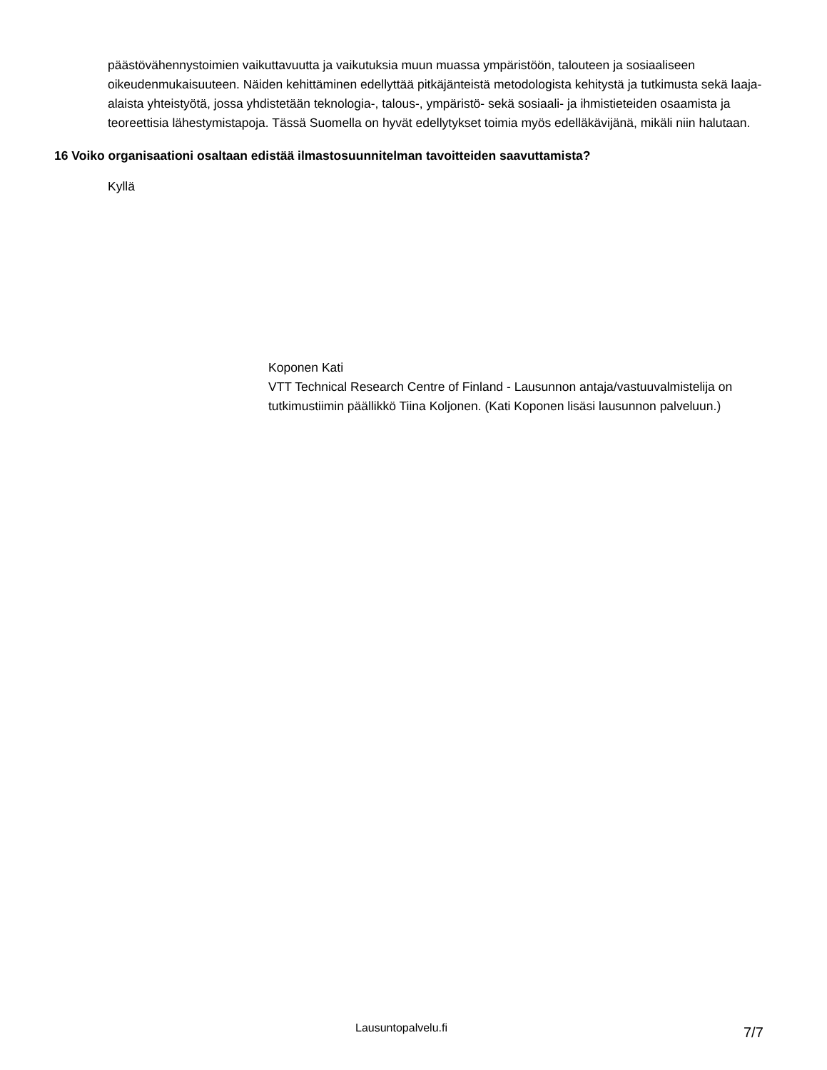päästövähennystoimien vaikuttavuutta ja vaikutuksia muun muassa ympäristöön, talouteen ja sosiaaliseen oikeudenmukaisuuteen. Näiden kehittäminen edellyttää pitkäjänteistä metodologista kehitystä ja tutkimusta sekä laaja-alaista yhteistyötä, jossa yhdistetään teknologia-, talous-, ympäristö- sekä sosiaali- ja ihmistieteiden osaamista ja teoreettisia lähestymistapoja. Tässä Suomella on hyvät edellytykset toimia myös edelläkävijänä, mikäli niin halutaan.
16 Voiko organisaationi osaltaan edistää ilmastosuunnitelman tavoitteiden saavuttamista?
Kyllä
Koponen Kati
VTT Technical Research Centre of Finland - Lausunnon antaja/vastuuvalmistelija on tutkimustiimin päällikkö Tiina Koljonen. (Kati Koponen lisäsi lausunnon palveluun.)
Lausuntopalvelu.fi 7/7